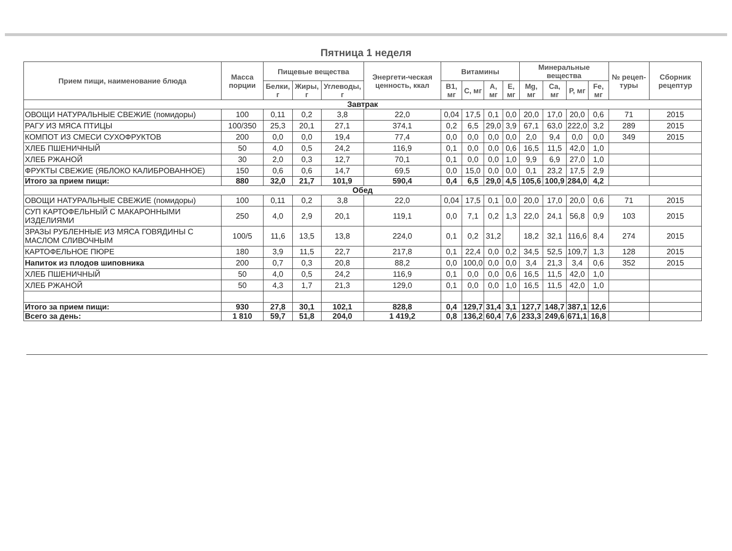Пятница 1 неделя
| Прием пищи, наименование блюда | Масса порции | Пищевые вещества | | | Энергети-ческая ценность, ккал | Витамины | | | | Минеральные вещества | | | | № рецеп-туры | Сборник рецептур |
| --- | --- | --- | --- | --- | --- | --- | --- | --- | --- | --- | --- | --- | --- | --- | --- |
| | | Белки, г | Жиры, г | Углеводы, г | | B1, мг | C, мг | A, мг | E, мг | Mg, мг | Ca, мг | P, мг | Fe, мг | | |
| Завтрак | | | | | | | | | | | | | | | |
| ОВОЩИ НАТУРАЛЬНЫЕ СВЕЖИЕ (помидоры) | 100 | 0,11 | 0,2 | 3,8 | 22,0 | 0,04 | 17,5 | 0,1 | 0,0 | 20,0 | 17,0 | 20,0 | 0,6 | 71 | 2015 |
| РАГУ ИЗ МЯСА ПТИЦЫ | 100/350 | 25,3 | 20,1 | 27,1 | 374,1 | 0,2 | 6,5 | 29,0 | 3,9 | 67,1 | 63,0 | 222,0 | 3,2 | 289 | 2015 |
| КОМПОТ ИЗ СМЕСИ СУХОФРУКТОВ | 200 | 0,0 | 0,0 | 19,4 | 77,4 | 0,0 | 0,0 | 0,0 | 0,0 | 2,0 | 9,4 | 0,0 | 0,0 | 349 | 2015 |
| ХЛЕБ ПШЕНИЧНЫЙ | 50 | 4,0 | 0,5 | 24,2 | 116,9 | 0,1 | 0,0 | 0,0 | 0,6 | 16,5 | 11,5 | 42,0 | 1,0 | | |
| ХЛЕБ РЖАНОЙ | 30 | 2,0 | 0,3 | 12,7 | 70,1 | 0,1 | 0,0 | 0,0 | 1,0 | 9,9 | 6,9 | 27,0 | 1,0 | | |
| ФРУКТЫ СВЕЖИЕ (ЯБЛОКО КАЛИБРОВАННОЕ) | 150 | 0,6 | 0,6 | 14,7 | 69,5 | 0,0 | 15,0 | 0,0 | 0,0 | 0,1 | 23,2 | 17,5 | 2,9 | | |
| Итого за прием пищи: | 880 | 32,0 | 21,7 | 101,9 | 590,4 | 0,4 | 6,5 | 29,0 | 4,5 | 105,6 | 100,9 | 284,0 | 4,2 | | |
| Обед | | | | | | | | | | | | | | | |
| ОВОЩИ НАТУРАЛЬНЫЕ СВЕЖИЕ (помидоры) | 100 | 0,11 | 0,2 | 3,8 | 22,0 | 0,04 | 17,5 | 0,1 | 0,0 | 20,0 | 17,0 | 20,0 | 0,6 | 71 | 2015 |
| СУП КАРТОФЕЛЬНЫЙ С МАКАРОННЫМИ ИЗДЕЛИЯМИ | 250 | 4,0 | 2,9 | 20,1 | 119,1 | 0,0 | 7,1 | 0,2 | 1,3 | 22,0 | 24,1 | 56,8 | 0,9 | 103 | 2015 |
| ЗРАЗЫ РУБЛЕННЫЕ ИЗ МЯСА ГОВЯДИНЫ С МАСЛОМ СЛИВОЧНЫМ | 100/5 | 11,6 | 13,5 | 13,8 | 224,0 | 0,1 | 0,2 | 31,2 | | 18,2 | 32,1 | 116,6 | 8,4 | 274 | 2015 |
| КАРТОФЕЛЬНОЕ ПЮРЕ | 180 | 3,9 | 11,5 | 22,7 | 217,8 | 0,1 | 22,4 | 0,0 | 0,2 | 34,5 | 52,5 | 109,7 | 1,3 | 128 | 2015 |
| Напиток из плодов шиповника | 200 | 0,7 | 0,3 | 20,8 | 88,2 | 0,0 | 100,0 | 0,0 | 0,0 | 3,4 | 21,3 | 3,4 | 0,6 | 352 | 2015 |
| ХЛЕБ ПШЕНИЧНЫЙ | 50 | 4,0 | 0,5 | 24,2 | 116,9 | 0,1 | 0,0 | 0,0 | 0,6 | 16,5 | 11,5 | 42,0 | 1,0 | | |
| ХЛЕБ РЖАНОЙ | 50 | 4,3 | 1,7 | 21,3 | 129,0 | 0,1 | 0,0 | 0,0 | 1,0 | 16,5 | 11,5 | 42,0 | 1,0 | | |
| Итого за прием пищи: | 930 | 27,8 | 30,1 | 102,1 | 828,8 | 0,4 | 129,7 | 31,4 | 3,1 | 127,7 | 148,7 | 387,1 | 12,6 | | |
| Всего за день: | 1 810 | 59,7 | 51,8 | 204,0 | 1 419,2 | 0,8 | 136,2 | 60,4 | 7,6 | 233,3 | 249,6 | 671,1 | 16,8 | | |